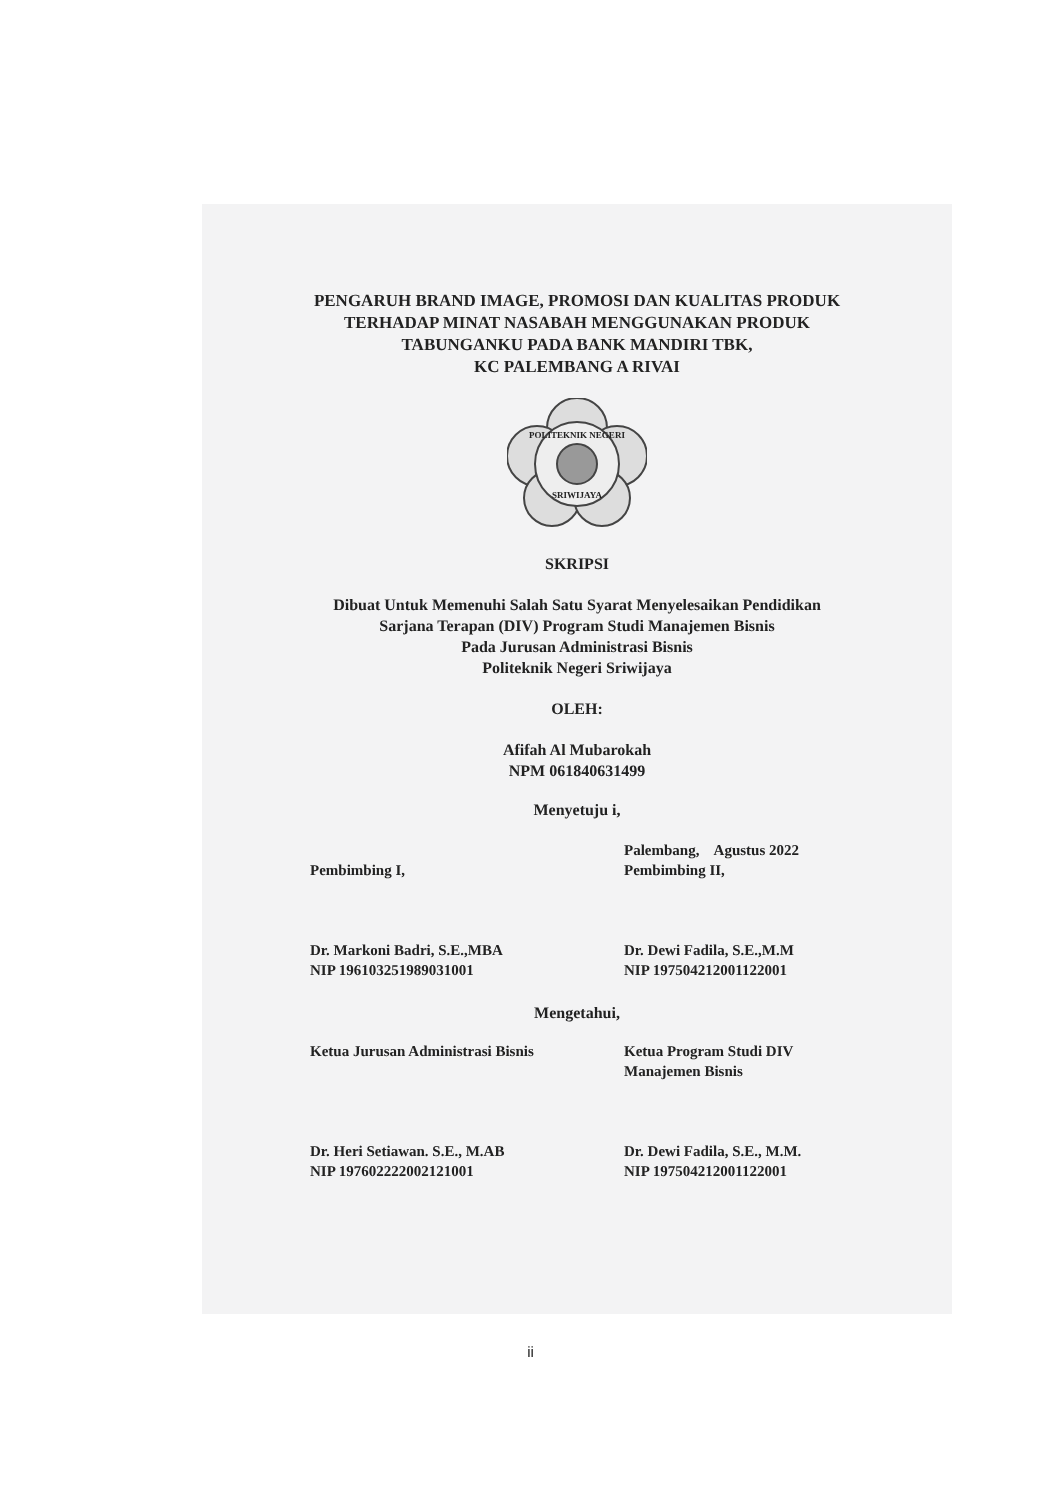PENGARUH BRAND IMAGE, PROMOSI DAN KUALITAS PRODUK
TERHADAP MINAT NASABAH MENGGUNAKAN PRODUK
TABUNGANKU PADA BANK MANDIRI TBK,
KC PALEMBANG A RIVAI
POLITEKNIK NEGERI
SRIWIJAYA
SKRIPSI
Dibuat Untuk Memenuhi Salah Satu Syarat Menyelesaikan Pendidikan
Sarjana Terapan (DIV) Program Studi Manajemen Bisnis
Pada Jurusan Administrasi Bisnis
Politeknik Negeri Sriwijaya
OLEH:
Afifah Al Mubarokah
NPM 061840631499
Menyetuju i,
Pembimbing I, Palembang, Agustus 2022
Pembimbing II,
Dr. Markoni Badri, S.E.,MBA
NIP 196103251989031001
Dr. Dewi Fadila, S.E.,M.M
NIP 197504212001122001
Mengetahui,
Ketua Jurusan Administrasi Bisnis
Ketua Program Studi DIV
Manajemen Bisnis
Dr. Heri Setiawan. S.E., M.AB
NIP 197602222002121001
Dr. Dewi Fadila, S.E., M.M.
NIP 197504212001122001
ii